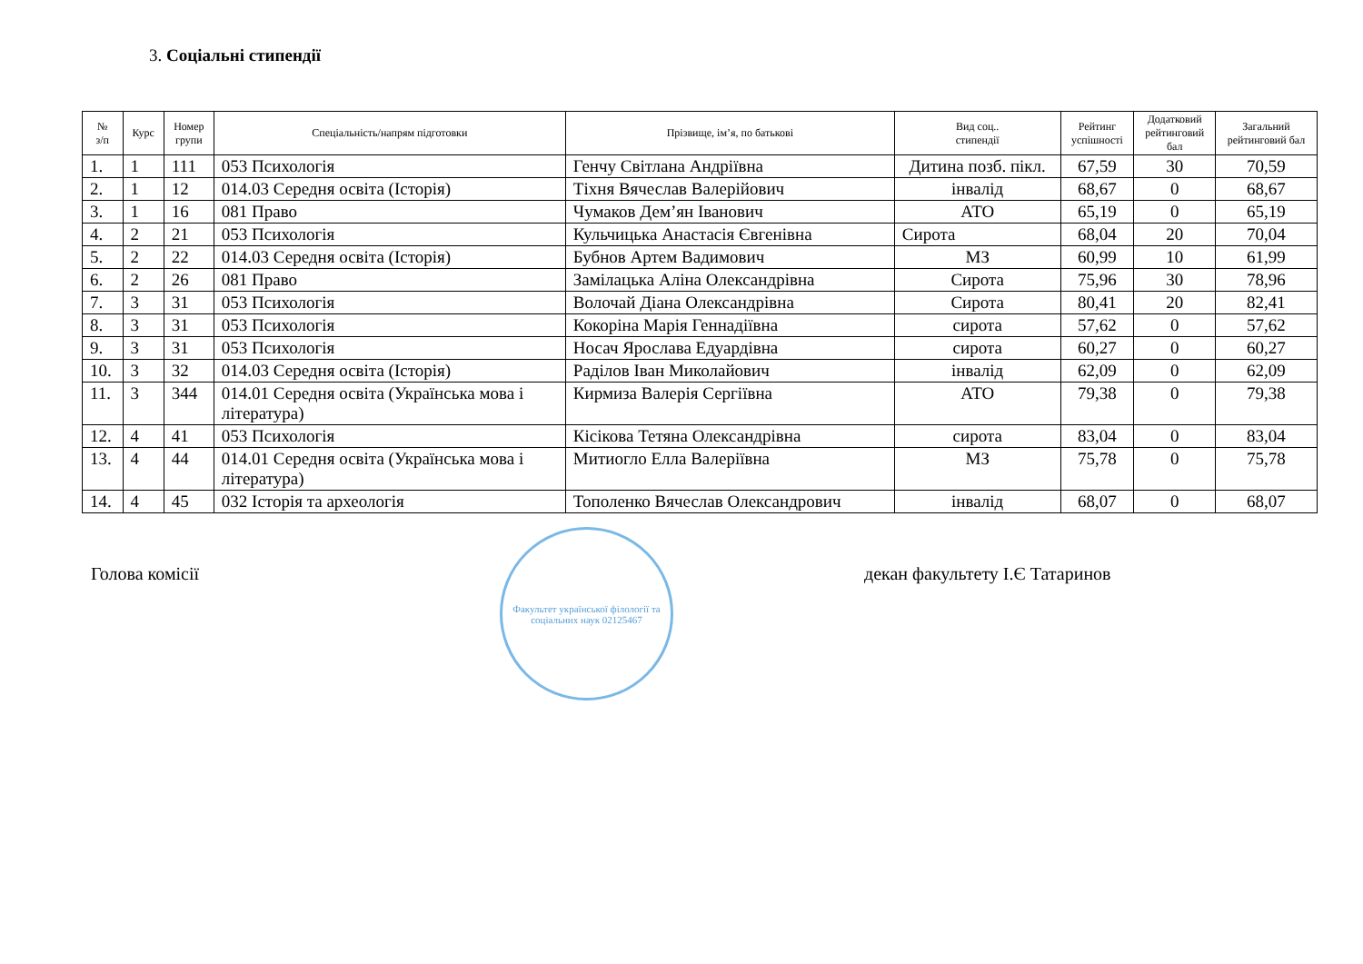3. Соціальні стипендії
| № з/п | Курс | Номер групи | Спеціальність/напрям підготовки | Прізвище, ім’я, по батькові | Вид соц.. стипендії | Рейтинг успішності | Додатковий рейтинговий бал | Загальний рейтинговий бал |
| --- | --- | --- | --- | --- | --- | --- | --- | --- |
| 1. | 1 | 111 | 053 Психологія | Генчу Світлана Андріївна | Дитина позб. пікл. | 67,59 | 30 | 70,59 |
| 2. | 1 | 12 | 014.03 Середня освіта (Історія) | Тіхня Вячеслав Валерійович | інвалід | 68,67 | 0 | 68,67 |
| 3. | 1 | 16 | 081 Право | Чумаков Дем’ян Іванович | АТО | 65,19 | 0 | 65,19 |
| 4. | 2 | 21 | 053 Психологія | Кульчицька Анастасія Євгенівна | Сирота | 68,04 | 20 | 70,04 |
| 5. | 2 | 22 | 014.03 Середня освіта (Історія) | Бубнов Артем Вадимович | МЗ | 60,99 | 10 | 61,99 |
| 6. | 2 | 26 | 081 Право | Замілацька Аліна Олександрівна | Сирота | 75,96 | 30 | 78,96 |
| 7. | 3 | 31 | 053 Психологія | Волочай Діана Олександрівна | Сирота | 80,41 | 20 | 82,41 |
| 8. | 3 | 31 | 053 Психологія | Кокоріна Марія Геннадіївна | сирота | 57,62 | 0 | 57,62 |
| 9. | 3 | 31 | 053 Психологія | Носач Ярослава Едуардівна | сирота | 60,27 | 0 | 60,27 |
| 10. | 3 | 32 | 014.03 Середня освіта (Історія) | Раділов Іван Миколайович | інвалід | 62,09 | 0 | 62,09 |
| 11. | 3 | 344 | 014.01 Середня освіта (Українська мова і література) | Кирмиза Валерія Сергіївна | АТО | 79,38 | 0 | 79,38 |
| 12. | 4 | 41 | 053 Психологія | Кісікова Тетяна Олександрівна | сирота | 83,04 | 0 | 83,04 |
| 13. | 4 | 44 | 014.01 Середня освіта (Українська мова і література) | Митиогло Елла Валеріївна | МЗ | 75,78 | 0 | 75,78 |
| 14. | 4 | 45 | 032 Історія та археологія | Тополенко Вячеслав Олександрович | інвалід | 68,07 | 0 | 68,07 |
Голова комісії
Факультет української філології та соціальних наук 02125467
декан факультету І.Є Татаринов